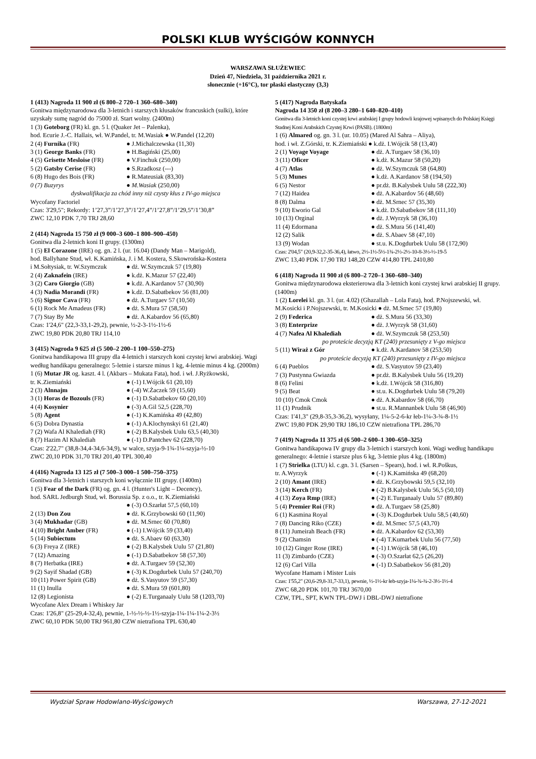POLSKI KLUB WYŚCIGÓW KONNYCH
WARSZAWA SŁUŻEWIEC
Dzień 47, Niedziela, 31 października 2021 r.
słonecznie (+16°C), tor płaski elastyczny (3,3)
1 (413) Nagroda 11 900 zł (6 800–2 720–1 360–680–340)
Gonitwa międzynarodowa dla 3-letnich i starszych kłusaków francuskich (sulki), które uzyskały sumę nagród do 75000 zł. Start wolny. (2400m)
1 (3) Goteborg (FR) kl. gn. 5 l. (Quaker Jet – Palenka),
hod. Ecurie J.-C. Hallais, wł. W.Pandel, tr. M.Wasiak ● W.Pandel (12,20)
| 2 (4) Furnika (FR) | ● J.Michalczewska (11,30) |
| 3 (1) George Banks (FR) | ● H.Bagiński (25,00) |
| 4 (5) Grisette Mesloise (FR) | ● V.Finchuk (250,00) |
| 5 (2) Gatsby Cerise (FR) | ● S.Rzadkosz (---) |
| 6 (8) Hugo des Bois (FR) | ● R.Mateusiak (83,30) |
| 0 (7) Buzyrys | ● M.Wasiak (250,00) |
dyskwalifikacja za chód inny niż czysty kłus z IV-go miejsca
Wycofany Factoriel
Czas: 3'29,5"; Rekordy: 1’27,3”/1’27,3”/1’27,4”/1’27,8”/1’29,5”/1’30,8”
ZWC 12,10 PDK 7,70 TRJ 28,60
2 (414) Nagroda 15 750 zł (9 000–3 600–1 800–900–450)
Gonitwa dla 2-letnich koni II grupy. (1300m)
1 (5) El Corazone (IRE) og. gn. 2 l. (ur. 16.04) (Dandy Man – Marigold),
hod. Ballyhane Stud, wł. K.Kamińska, J. i M. Kostera, S.Skowrońska-Kostera
| i M.Sołtysiak, tr. W.Szymczuk | ● dż. W.Szymczuk 57 (19,80) |
| 2 (4) Zaknafein (IRE) | ● k.dż. K.Mazur 57 (22,40) |
| 3 (2) Caro Giorgio (GB) | ● k.dż. A.Kardanov 57 (30,90) |
| 4 (3) Nadia Morandi (FR) | ● k.dż. D.Sabatbekov 56 (81,00) |
| 5 (6) Signor Cava (FR) | ● dż. A.Turgaev 57 (10,50) |
| 6 (1) Rock Me Amadeus (FR) | ● dż. S.Mura 57 (58,50) |
| 7 (7) Stay By Me | ● dż. A.Kabardov 56 (65,80) |
Czas: 1'24,6" (22,3-33,1-29,2), pewnie, ½-2-3-1½-1½-6
ZWC 19,80 PDK 20,80 TRJ 114,10
3 (415) Nagroda 9 625 zł (5 500–2 200–1 100–550–275)
Gonitwa handikapowa III grupy dla 4-letnich i starszych koni czystej krwi arabskiej. Wagi według handikapu generalnego: 5-letnie i starsze minus 1 kg, 4-letnie minus 4 kg. (2000m)
1 (6) Mutar JR og. kaszt. 4 l. (Akbars – Mukata Fata), hod. i wł. J.Ryżkowski,
| tr. K.Ziemiański | ● (-1) I.Wójcik 61 (20,10) |
| 2 (3) Alnnajm | ● (-4) W.Żaczek 59 (15,60) |
| 3 (1) Horas de Bozouls (FR) | ● (-1) D.Sabatbekov 60 (20,10) |
| 4 (4) Kosynier | ● (-3) A.Gil 52,5 (228,70) |
| 5 (8) Agent | ● (-1) K.Kamińska 49 (42,80) |
| 6 (5) Dobra Dynastia | ● (-1) A.Klochynskyi 61 (21,40) |
| 7 (2) Wafa Al Khalediah (FR) | ● (-2) B.Kalysbek Uulu 63,5 (40,30) |
| 8 (7) Hazim Al Khalediah | ● (-1) D.Pantchev 62 (228,70) |
Czas: 2'22,7" (38,8-34,4-34,6-34,9), w walce, szyja-9-1¾-1¼-szyja-½-10
ZWC 20,10 PDK 31,70 TRJ 201,40 TPL 300,40
4 (416) Nagroda 13 125 zł (7 500–3 000–1 500–750–375)
Gonitwa dla 3-letnich i starszych koni wyłącznie III grupy. (1400m)
1 (5) Fear of the Dark (FR) og. gn. 4 l. (Hunter's Light – Decency),
hod. SARL Jedburgh Stud, wł. Borussia Sp. z o.o., tr. K.Ziemiański
| | ● (-3) O.Szarłat 57,5 (60,10) |
| 2 (13) Don Zou | ● dż. K.Grzybowski 60 (11,90) |
| 3 (4) Mukhadar (GB) | ● dż. M.Srnec 60 (70,80) |
| 4 (10) Bright Amber (FR) | ● (-1) I.Wójcik 59 (33,40) |
| 5 (14) Subiectum | ● dż. S.Abaev 60 (63,30) |
| 6 (3) Freya Z (IRE) | ● (-2) B.Kalysbek Uulu 57 (21,80) |
| 7 (12) Amazing | ● (-1) D.Sabatbekov 58 (57,30) |
| 8 (7) Herbatka (IRE) | ● dż. A.Turgaev 59 (52,30) |
| 9 (2) Sayif Shadad (GB) | ● (-3) K.Dogdurbek Uulu 57 (240,70) |
| 10 (11) Power Spirit (GB) | ● dż. S.Vasyutov 59 (57,30) |
| 11 (1) Inulla | ● dż. S.Mura 59 (601,80) |
| 12 (8) Legionista | ● (-2) E.Turganaaly Uulu 58 (1203,70) |
Wycofane Alex Dream i Whiskey Jar
Czas: 1'26,8" (25-29,4-32,4), pewnie, 1-½-½-½-1½-szyja-1¼-1¼-1¼-2-3½
ZWC 60,10 PDK 50,00 TRJ 961,80 CZW nietrafiona TPL 630,40
5 (417) Nagroda Batyskafa
Nagroda 14 350 zł (8 200–3 280–1 640–820–410)
Gonitwa dla 3-letnich koni czystej krwi arabskiej I grupy hodowli krajowej wpisanych do Polskiej Księgi Stadnej Koni Arabskich Czystej Krwi (PASB). (1800m)
1 (6) Almared og. gn. 3 l. (ur. 10.05) (Mared Al Sahra – Aliya),
hod. i wł. Z.Górski, tr. K.Ziemiański ● k.dż. I.Wójcik 58 (13,40)
| 2 (1) Voyage Voyage | ● dż. A.Turgaev 58 (36,10) |
| 3 (11) Oficer | ● k.dż. K.Mazur 58 (50,20) |
| 4 (7) Atlas | ● dż. W.Szymczuk 58 (64,80) |
| 5 (3) Munes | ● k.dż. A.Kardanov 58 (194,50) |
| 6 (5) Nestor | ● pr.dż. B.Kalysbek Uulu 58 (222,30) |
| 7 (12) Haidea | ● dż. A.Kabardov 56 (48,60) |
| 8 (8) Dalma | ● dż. M.Srnec 57 (35,30) |
| 9 (10) Eworio Gal | ● k.dż. D.Sabatbekov 58 (111,10) |
| 10 (13) Orginal | ● dż. J.Wyrzyk 58 (36,10) |
| 11 (4) Edormana | ● dż. S.Mura 56 (141,40) |
| 12 (2) Salik | ● dż. S.Abaev 58 (47,10) |
| 13 (9) Wodan | ● st.u. K.Dogdurbek Uulu 58 (172,90) |
Czas: 2'04,5" (20,9-32,2-35-36,4), łatwo, 2½-1½-5½-1¾-2½-2½-10-8-3½-½-19-5
ZWC 13,40 PDK 17,90 TRJ 148,20 CZW 414,80 TPL 2410,80
6 (418) Nagroda 11 900 zł (6 800–2 720–1 360–680–340)
Gonitwa międzynarodowa eksterierowa dla 3-letnich koni czystej krwi arabskiej II grupy. (1400m)
1 (2) Lorelei kl. gn. 3 l. (ur. 4.02) (Ghazallah – Lola Fata), hod. P.Nojszewski, wł. M.Kosicki i P.Nojszewski, tr. M.Kosicki ● dż. M.Srnec 57 (19,80)
| 2 (9) Federica | ● dż. S.Mura 56 (33,30) |
| 3 (8) Enterprize | ● dż. J.Wyrzyk 58 (31,60) |
| 4 (7) Nafea Al Khalediah | ● dż. W.Szymczuk 58 (253,50) |
| po proteście decyzją KT (240) przesunięty z V-go miejsca | |
| 5 (11) Wiraż z Gór | ● k.dż. A.Kardanov 58 (253,50) |
| po proteście decyzją KT (240) przesunięty z IV-go miejsca | |
| 6 (4) Pueblos | ● dż. S.Vasyutov 59 (23,40) |
| 7 (3) Pustynna Gwiazda | ● pr.dż. B.Kalysbek Uulu 56 (19,20) |
| 8 (6) Felini | ● k.dż. I.Wójcik 58 (316,80) |
| 9 (5) Beat | ● st.u. K.Dogdurbek Uulu 58 (79,20) |
| 10 (10) Cmok Cmok | ● dż. A.Kabardov 58 (66,70) |
| 11 (1) Prudnik | ● st.u. R.Mannanbek Uulu 58 (46,90) |
Czas: 1'41,3" (29,8-35,3-36,2), wysyłany, 1¼-5-2-6-kr łeb-1¼-3-¾-8-1½
ZWC 19,80 PDK 29,90 TRJ 186,10 CZW nietrafiona TPL 286,70
7 (419) Nagroda 11 375 zł (6 500–2 600–1 300–650–325)
Gonitwa handikapowa IV grupy dla 3-letnich i starszych koni. Wagi według handikapu generalnego: 4-letnie i starsze plus 6 kg, 3-letnie plus 4 kg. (1800m)
1 (7) Strielka (LTU) kl. c.gn. 3 l. (Sarsen – Spears), hod. i wł. R.Poškus,
| tr. A.Wyrzyk | ● (-1) K.Kamińska 49 (68,20) |
| 2 (10) Amant (IRE) | ● dż. K.Grzybowski 59,5 (32,10) |
| 3 (14) Kerch (FR) | ● (-2) B.Kalysbek Uulu 56,5 (50,10) |
| 4 (13) Zoya Rmp (IRE) | ● (-2) E.Turganaaly Uulu 57 (89,80) |
| 5 (4) Premier Roi (FR) | ● dż. A.Turgaev 58 (25,80) |
| 6 (1) Kasmina Royal | ● (-3) K.Dogdurbek Uulu 58,5 (40,60) |
| 7 (8) Dancing Riko (CZE) | ● dż. M.Srnec 57,5 (43,70) |
| 8 (11) Jumeirah Beach (FR) | ● dż. A.Kabardov 62 (53,30) |
| 9 (2) Chamsin | ● (-4) T.Kumarbek Uulu 56 (77,50) |
| 10 (12) Ginger Rose (IRE) | ● (-1) I.Wójcik 58 (46,10) |
| 11 (3) Zimbardo (CZE) | ● (-3) O.Szarłat 62,5 (26,20) |
| 12 (6) Carl Villa | ● (-1) D.Sabatbekov 56 (81,20) |
Wycofane Hamam i Mister Luis
Czas: 1'55,2" (20,6-29,8-31,7-33,1), pewnie, ½-1½-kr łeb-szyja-1¼-¾-¾-2-3½-1½-4
ZWC 68,20 PDK 101,70 TRJ 3670,00
CZW, TPL, SPT, KWN TPL-DWJ i DBL-DWJ nietrafione
Wydział Spraw Hodowlano-Wyścigowych Warszawa, 27-12-2021